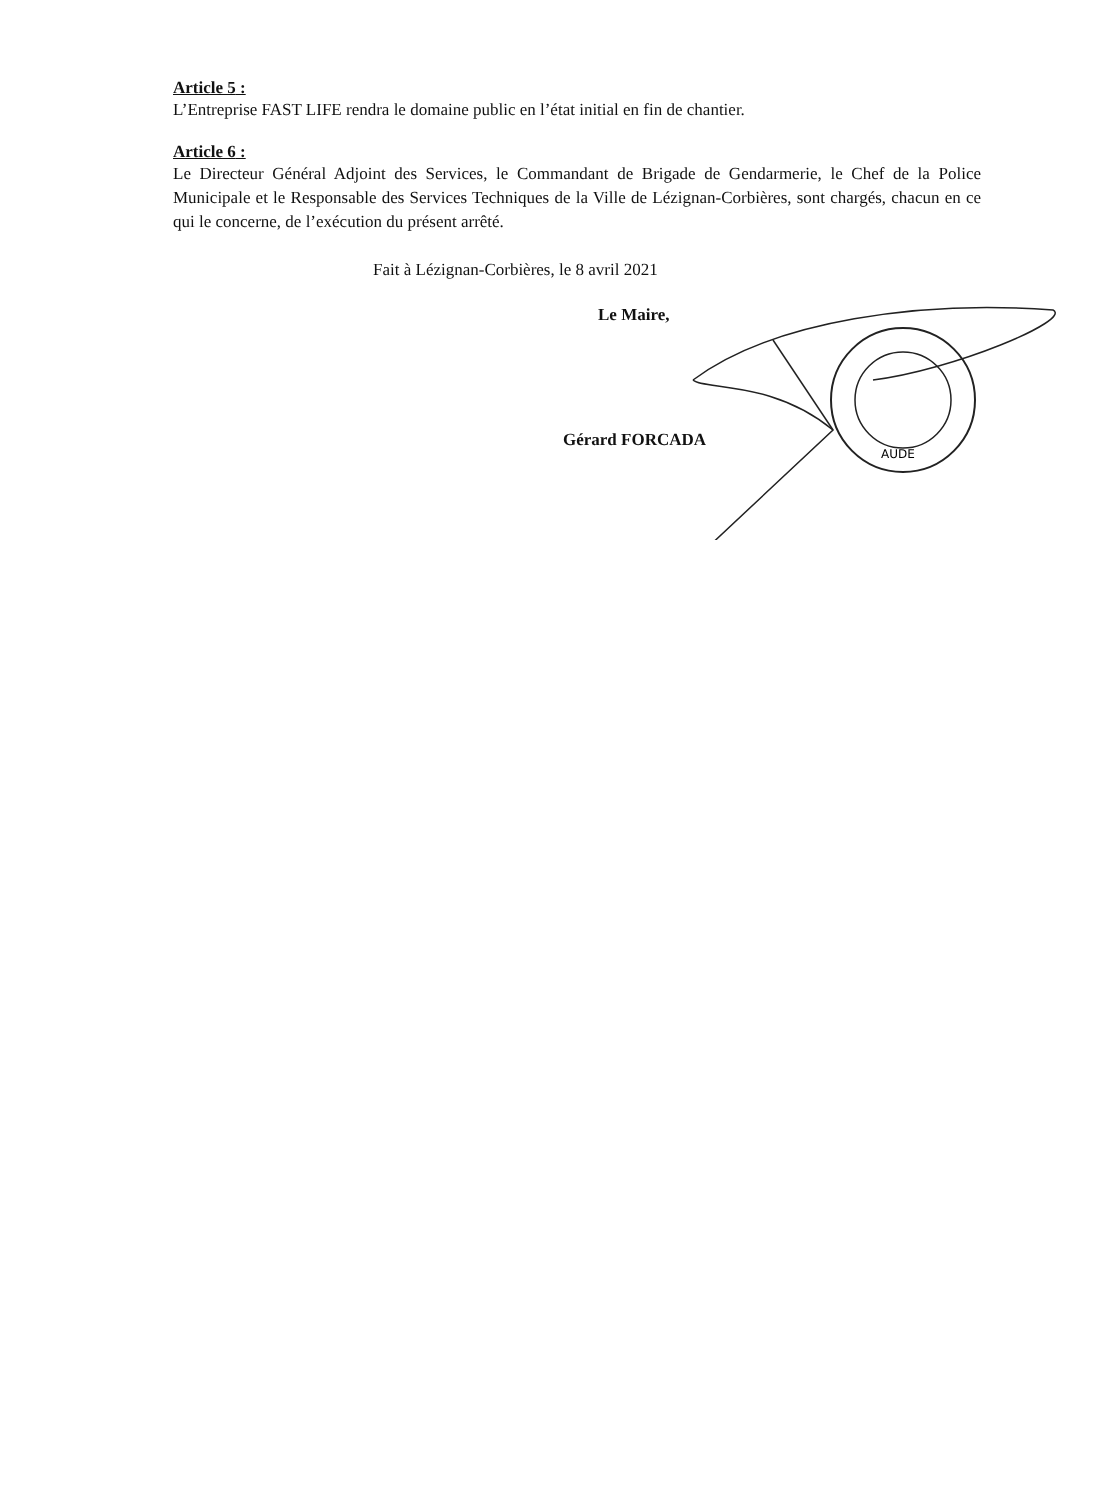Article 5 :
L’Entreprise FAST LIFE rendra le domaine public en l’état initial en fin de chantier.
Article 6 :
Le Directeur Général Adjoint des Services, le Commandant de Brigade de Gendarmerie, le Chef de la Police Municipale et le Responsable des Services Techniques de la Ville de Lézignan-Corbières, sont chargés, chacun en ce qui le concerne, de l’exécution du présent arrêté.
Fait à Lézignan-Corbières, le 8 avril 2021
AUDE
Le Maire,
Gérard FORCADA